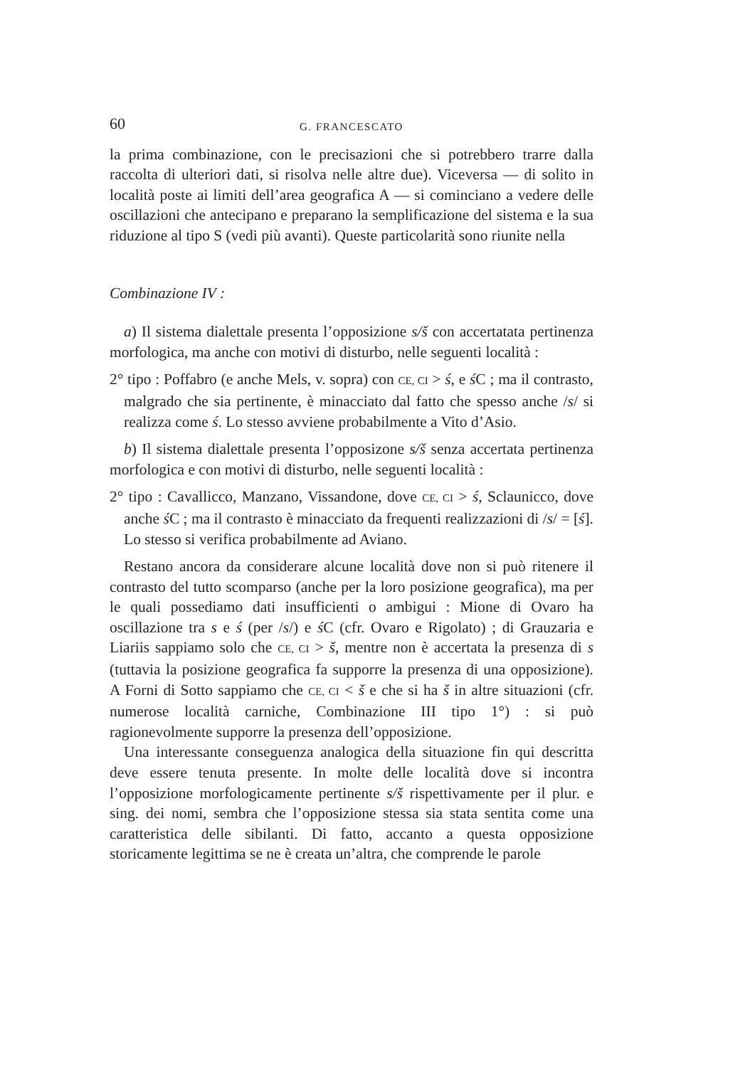60 G. FRANCESCATO
la prima combinazione, con le precisazioni che si potrebbero trarre dalla raccolta di ulteriori dati, si risolva nelle altre due). Viceversa — di solito in località poste ai limiti dell’area geografica A — si cominciano a vedere delle oscillazioni che antecipano e preparano la semplificazione del sistema e la sua riduzione al tipo S (vedi più avanti). Queste particolarità sono riunite nella
Combinazione IV :
a) Il sistema dialettale presenta l’opposizione s/š con accertatata pertinenza morfologica, ma anche con motivi di disturbo, nelle seguenti località :
2° tipo : Poffabro (e anche Mels, v. sopra) con CE, CI > ś, e ś C ; ma il contrasto, malgrado che sia pertinente, è minacciato dal fatto che spesso anche /s/ si realizza come ś. Lo stesso avviene probabilmente a Vito d’Asio.
b) Il sistema dialettale presenta l’opposizone s/š senza accertata pertinenza morfologica e con motivi di disturbo, nelle seguenti località :
2° tipo : Cavallicco, Manzano, Vissandone, dove CE, CI > ś, Sclaunicco, dove anche ś C ; ma il contrasto è minacciato da frequenti realizzazioni di /s/ = [ś]. Lo stesso si verifica probabilmente ad Aviano.
Restano ancora da considerare alcune località dove non si può ritenere il contrasto del tutto scomparso (anche per la loro posizione geografica), ma per le quali possediamo dati insufficienti o ambigui : Mione di Ovaro ha oscillazione tra s e ś (per /s/) e ś C (cfr. Ovaro e Rigolato) ; di Grauzaria e Liariis sappiamo solo che CE, CI > š, mentre non è accertata la presenza di s (tuttavia la posizione geografica fa supporre la presenza di una opposizione). A Forni di Sotto sappiamo che CE, CI < š e che si ha š in altre situazioni (cfr. numerose località carniche, Combinazione III tipo 1°) : si può ragionevolmente supporre la presenza dell’opposizione.
Una interessante conseguenza analogica della situazione fin qui descritta deve essere tenuta presente. In molte delle località dove si incontra l’opposizione morfologicamente pertinente s/š rispettivamente per il plur. e sing. dei nomi, sembra che l’opposizione stessa sia stata sentita come una caratteristica delle sibilanti. Di fatto, accanto a questa opposizione storicamente legittima se ne è creata un’altra, che comprende le parole